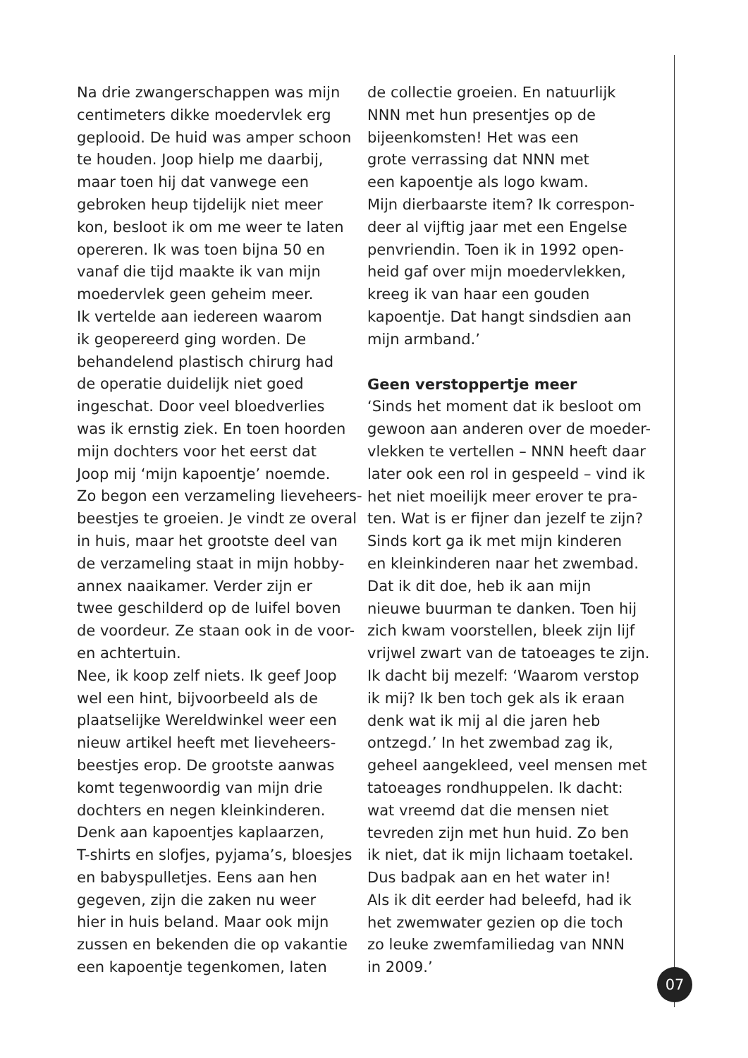Na drie zwangerschappen was mijn
centimeters dikke moedervlek erg
geplooid. De huid was amper schoon
te houden. Joop hielp me daarbij,
maar toen hij dat vanwege een
gebroken heup tijdelijk niet meer
kon, besloot ik om me weer te laten
opereren. Ik was toen bijna 50 en
vanaf die tijd maakte ik van mijn
moedervlek geen geheim meer.
Ik vertelde aan iedereen waarom
ik geopereerd ging worden. De
behandelend plastisch chirurg had
de operatie duidelijk niet goed
ingeschat. Door veel bloedverlies
was ik ernstig ziek. En toen hoorden
mijn dochters voor het eerst dat
Joop mij ‘mijn kapoentje’ noemde.
Zo begon een verzameling lieveheers-
beestjes te groeien. Je vindt ze overal
in huis, maar het grootste deel van
de verzameling staat in mijn hobby-
annex naaikamer. Verder zijn er
twee geschilderd op de luifel boven
de voordeur. Ze staan ook in de voor-
en achtertuin.
Nee, ik koop zelf niets. Ik geef Joop
wel een hint, bijvoorbeeld als de
plaatselijke Wereldwinkel weer een
nieuw artikel heeft met lieveheers-
beestjes erop. De grootste aanwas
komt tegenwoordig van mijn drie
dochters en negen kleinkinderen.
Denk aan kapoentjes kaplaarzen,
T-shirts en slofjes, pyjama’s, bloesjes
en babyspulletjes. Eens aan hen
gegeven, zijn die zaken nu weer
hier in huis beland. Maar ook mijn
zussen en bekenden die op vakantie
een kapoentje tegenkomen, laten
de collectie groeien. En natuurlijk
NNN met hun presentjes op de
bijeenkomsten! Het was een
grote verrassing dat NNN met
een kapoentje als logo kwam.
Mijn dierbaarste item? Ik correspon-
deer al vijftig jaar met een Engelse
penvriendin. Toen ik in 1992 open-
heid gaf over mijn moedervlekken,
kreeg ik van haar een gouden
kapoentje. Dat hangt sindsdien aan
mijn armband.’
Geen verstoppertje meer
‘Sinds het moment dat ik besloot om
gewoon aan anderen over de moeder-
vlekken te vertellen – NNN heeft daar
later ook een rol in gespeeld – vind ik
het niet moeilijk meer erover te pra-
ten. Wat is er fijner dan jezelf te zijn?
Sinds kort ga ik met mijn kinderen
en kleinkinderen naar het zwembad.
Dat ik dit doe, heb ik aan mijn
nieuwe buurman te danken. Toen hij
zich kwam voorstellen, bleek zijn lijf
vrijwel zwart van de tatoeages te zijn.
Ik dacht bij mezelf: ‘Waarom verstop
ik mij? Ik ben toch gek als ik eraan
denk wat ik mij al die jaren heb
ontzegd.’ In het zwembad zag ik,
geheel aangekleed, veel mensen met
tatoeages rondhuppelen. Ik dacht:
wat vreemd dat die mensen niet
tevreden zijn met hun huid. Zo ben
ik niet, dat ik mijn lichaam toetakel.
Dus badpak aan en het water in!
Als ik dit eerder had beleefd, had ik
het zwemwater gezien op die toch
zo leuke zwemfamiliedag van NNN
in 2009.’
07